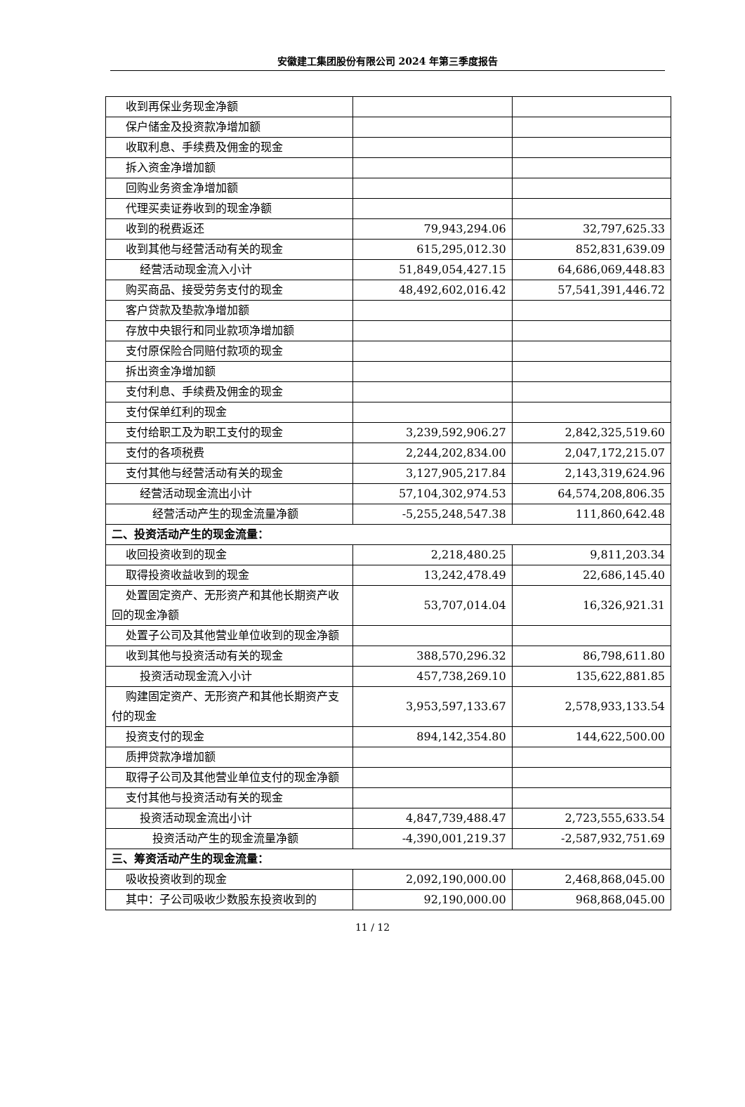安徽建工集团股份有限公司 2024 年第三季度报告
| 收到再保业务现金净额 | | |
| 保户储金及投资款净增加额 | | |
| 收取利息、手续费及佣金的现金 | | |
| 拆入资金净增加额 | | |
| 回购业务资金净增加额 | | |
| 代理买卖证券收到的现金净额 | | |
| 收到的税费返还 | 79,943,294.06 | 32,797,625.33 |
| 收到其他与经营活动有关的现金 | 615,295,012.30 | 852,831,639.09 |
| 经营活动现金流入小计 | 51,849,054,427.15 | 64,686,069,448.83 |
| 购买商品、接受劳务支付的现金 | 48,492,602,016.42 | 57,541,391,446.72 |
| 客户贷款及垫款净增加额 | | |
| 存放中央银行和同业款项净增加额 | | |
| 支付原保险合同赔付款项的现金 | | |
| 拆出资金净增加额 | | |
| 支付利息、手续费及佣金的现金 | | |
| 支付保单红利的现金 | | |
| 支付给职工及为职工支付的现金 | 3,239,592,906.27 | 2,842,325,519.60 |
| 支付的各项税费 | 2,244,202,834.00 | 2,047,172,215.07 |
| 支付其他与经营活动有关的现金 | 3,127,905,217.84 | 2,143,319,624.96 |
| 经营活动现金流出小计 | 57,104,302,974.53 | 64,574,208,806.35 |
| 经营活动产生的现金流量净额 | -5,255,248,547.38 | 111,860,642.48 |
| 二、投资活动产生的现金流量： | | |
| 收回投资收到的现金 | 2,218,480.25 | 9,811,203.34 |
| 取得投资收益收到的现金 | 13,242,478.49 | 22,686,145.40 |
| 处置固定资产、无形资产和其他长期资产收回的现金净额 | 53,707,014.04 | 16,326,921.31 |
| 处置子公司及其他营业单位收到的现金净额 | | |
| 收到其他与投资活动有关的现金 | 388,570,296.32 | 86,798,611.80 |
| 投资活动现金流入小计 | 457,738,269.10 | 135,622,881.85 |
| 购建固定资产、无形资产和其他长期资产支付的现金 | 3,953,597,133.67 | 2,578,933,133.54 |
| 投资支付的现金 | 894,142,354.80 | 144,622,500.00 |
| 质押贷款净增加额 | | |
| 取得子公司及其他营业单位支付的现金净额 | | |
| 支付其他与投资活动有关的现金 | | |
| 投资活动现金流出小计 | 4,847,739,488.47 | 2,723,555,633.54 |
| 投资活动产生的现金流量净额 | -4,390,001,219.37 | -2,587,932,751.69 |
| 三、筹资活动产生的现金流量： | | |
| 吸收投资收到的现金 | 2,092,190,000.00 | 2,468,868,045.00 |
| 其中：子公司吸收少数股东投资收到的 | 92,190,000.00 | 968,868,045.00 |
11 / 12